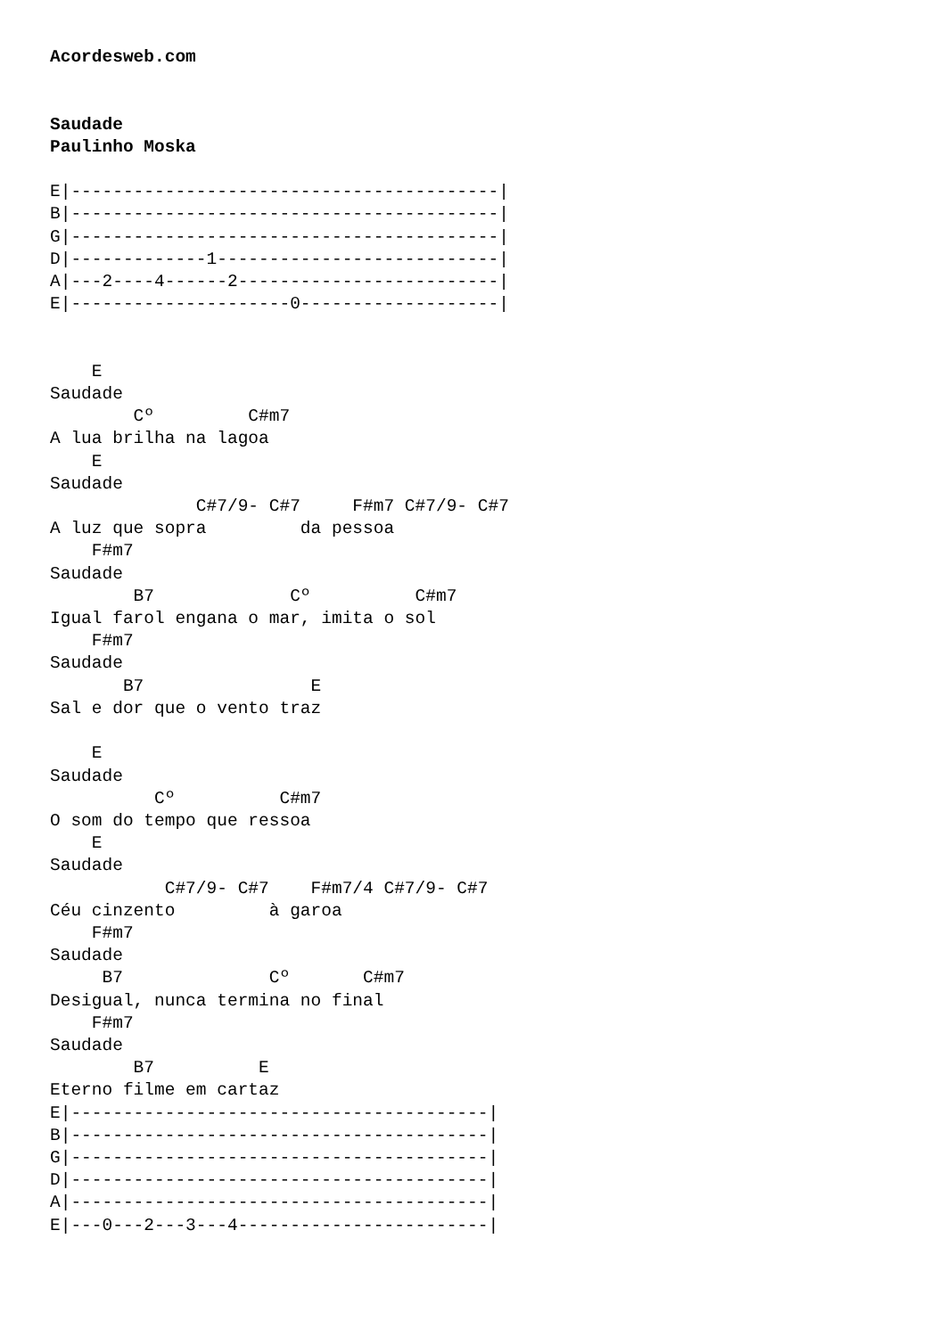Acordesweb.com


Saudade
Paulinho Moska

E|-----------------------------------------|
B|-----------------------------------------|
G|-----------------------------------------|
D|-------------1---------------------------|
A|---2----4------2-------------------------|
E|---------------------0-------------------|


    E
Saudade
        Cº         C#m7
A lua brilha na lagoa
    E
Saudade
              C#7/9- C#7     F#m7 C#7/9- C#7
A luz que sopra         da pessoa
    F#m7
Saudade
        B7             Cº          C#m7
Igual farol engana o mar, imita o sol
    F#m7
Saudade
       B7                E
Sal e dor que o vento traz

    E
Saudade
          Cº          C#m7
O som do tempo que ressoa
    E
Saudade
           C#7/9- C#7    F#m7/4 C#7/9- C#7
Céu cinzento         à garoa
    F#m7
Saudade
     B7              Cº       C#m7
Desigual, nunca termina no final
    F#m7
Saudade
        B7          E
Eterno filme em cartaz
E|----------------------------------------|
B|----------------------------------------|
G|----------------------------------------|
D|----------------------------------------|
A|----------------------------------------|
E|---0---2---3---4------------------------|